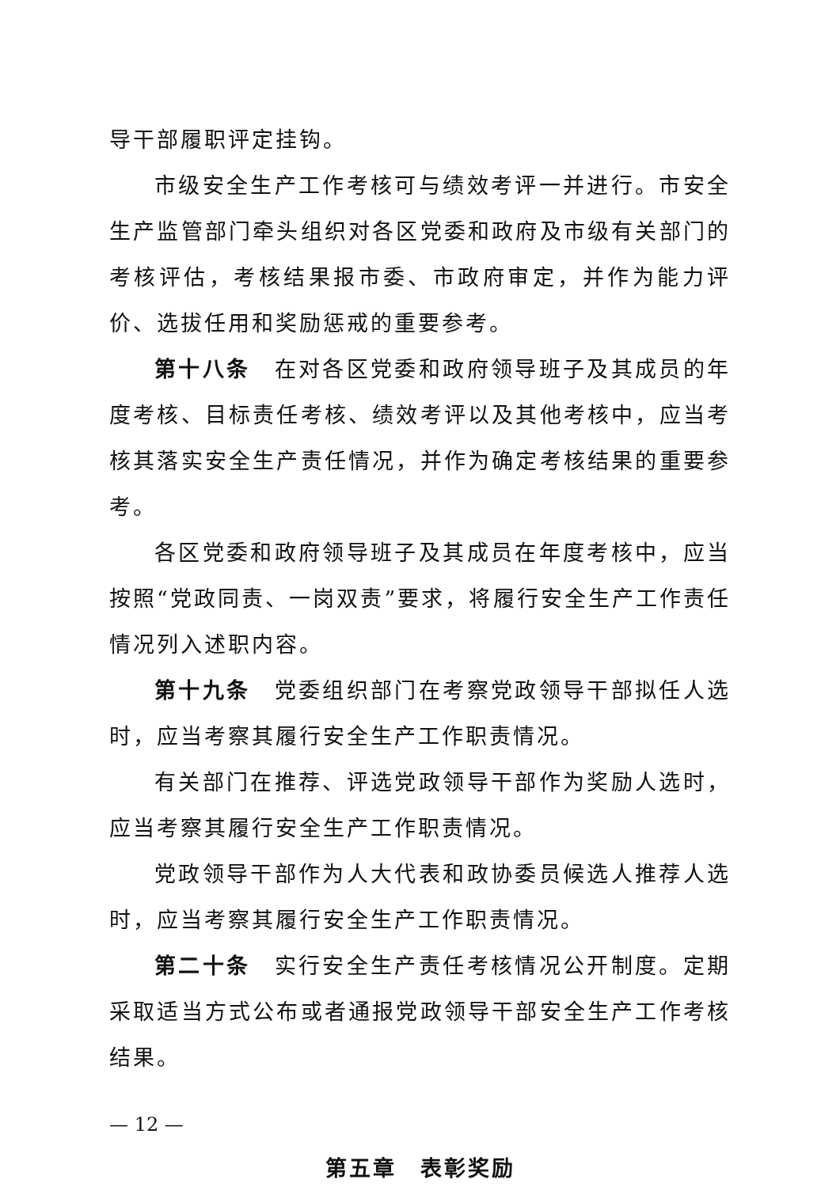导干部履职评定挂钩。
市级安全生产工作考核可与绩效考评一并进行。市安全生产监管部门牵头组织对各区党委和政府及市级有关部门的考核评估，考核结果报市委、市政府审定，并作为能力评价、选拔任用和奖励惩戒的重要参考。
第十八条　在对各区党委和政府领导班子及其成员的年度考核、目标责任考核、绩效考评以及其他考核中，应当考核其落实安全生产责任情况，并作为确定考核结果的重要参考。
各区党委和政府领导班子及其成员在年度考核中，应当按照“党政同责、一岗双责”要求，将履行安全生产工作责任情况列入述职内容。
第十九条　党委组织部门在考察党政领导干部拟任人选时，应当考察其履行安全生产工作职责情况。
有关部门在推荐、评选党政领导干部作为奖励人选时，应当考察其履行安全生产工作职责情况。
党政领导干部作为人大代表和政协委员候选人推荐人选时，应当考察其履行安全生产工作职责情况。
第二十条　实行安全生产责任考核情况公开制度。定期采取适当方式公布或者通报党政领导干部安全生产工作考核结果。
第五章　表彰奖励
— 12 —